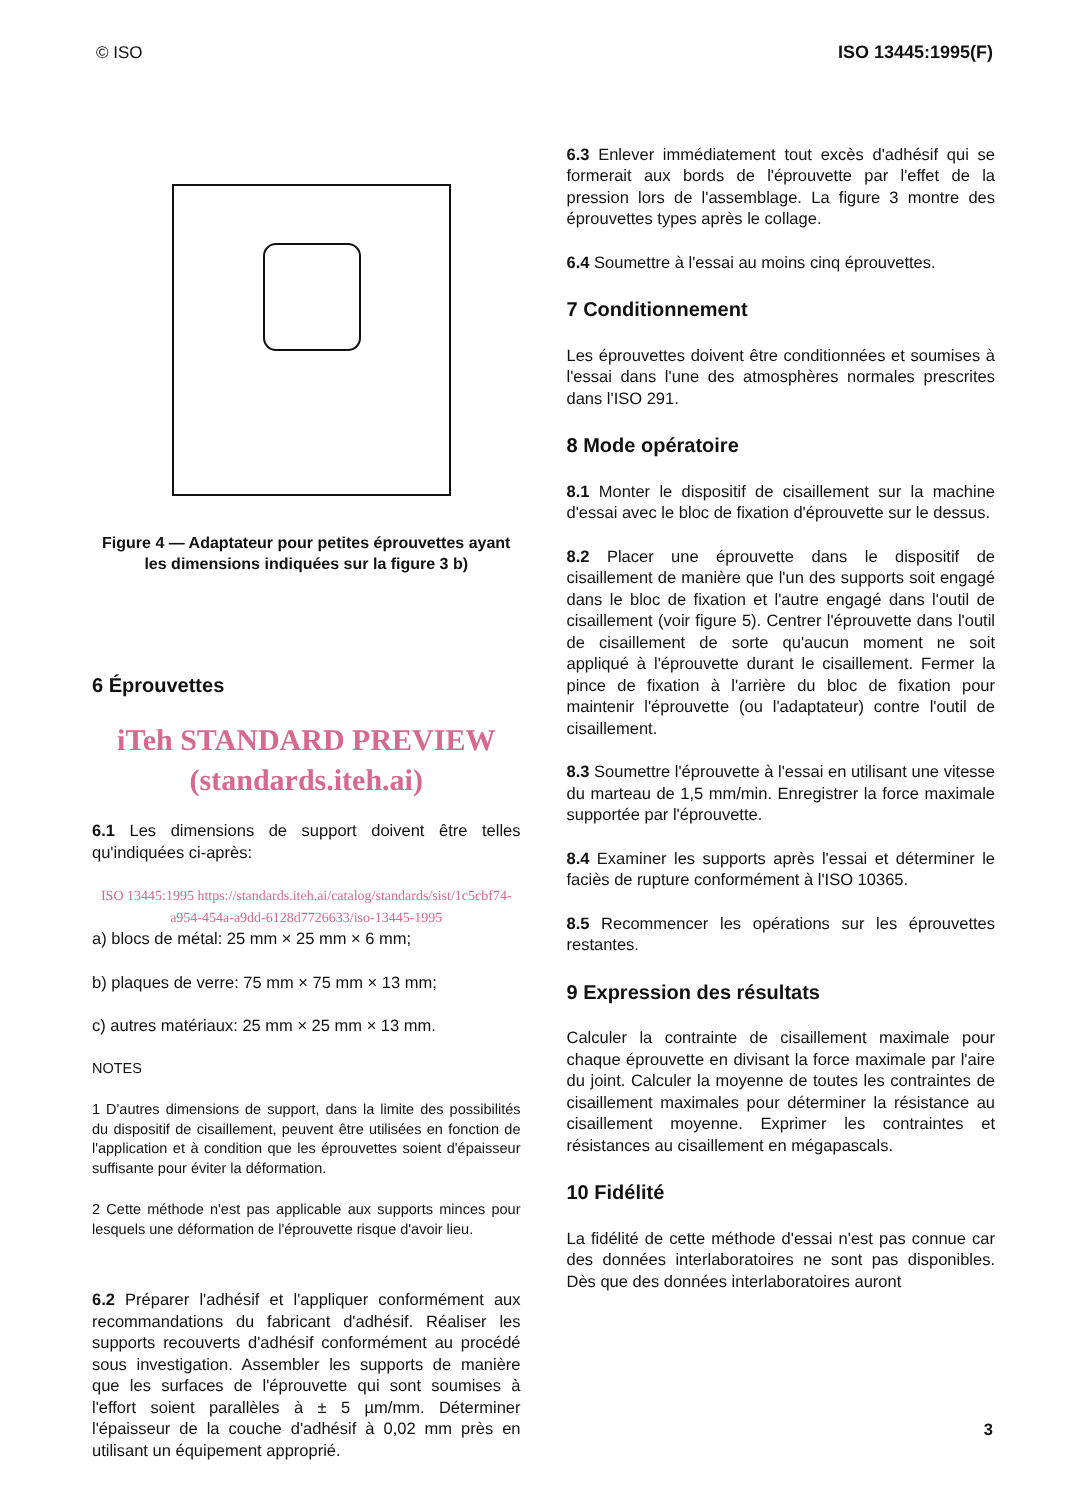© ISO ISO 13445:1995(F)
Figure 4 — Adaptateur pour petites éprouvettes ayant les dimensions indiquées sur la figure 3 b)
6 Éprouvettes
iTeh STANDARD PREVIEW
(standards.iteh.ai)
6.1 Les dimensions de support doivent être telles qu'indiquées ci-après:
ISO 13445:1995 https://standards.iteh.ai/catalog/standards/sist/1c5cbf74-a954-454a-a9dd-6128d7726633/iso-13445-1995
a) blocs de métal: 25 mm × 25 mm × 6 mm;
b) plaques de verre: 75 mm × 75 mm × 13 mm;
c) autres matériaux: 25 mm × 25 mm × 13 mm.
NOTES
1 D'autres dimensions de support, dans la limite des possibilités du dispositif de cisaillement, peuvent être utilisées en fonction de l'application et à condition que les éprouvettes soient d'épaisseur suffisante pour éviter la déformation.
2 Cette méthode n'est pas applicable aux supports minces pour lesquels une déformation de l'éprouvette risque d'avoir lieu.
6.2 Préparer l'adhésif et l'appliquer conformément aux recommandations du fabricant d'adhésif. Réaliser les supports recouverts d'adhésif conformément au procédé sous investigation. Assembler les supports de manière que les surfaces de l'éprouvette qui sont soumises à l'effort soient parallèles à ± 5 µm/mm. Déterminer l'épaisseur de la couche d'adhésif à 0,02 mm près en utilisant un équipement approprié.
6.3 Enlever immédiatement tout excès d'adhésif qui se formerait aux bords de l'éprouvette par l'effet de la pression lors de l'assemblage. La figure 3 montre des éprouvettes types après le collage.
6.4 Soumettre à l'essai au moins cinq éprouvettes.
7 Conditionnement
Les éprouvettes doivent être conditionnées et soumises à l'essai dans l'une des atmosphères normales prescrites dans l'ISO 291.
8 Mode opératoire
8.1 Monter le dispositif de cisaillement sur la machine d'essai avec le bloc de fixation d'éprouvette sur le dessus.
8.2 Placer une éprouvette dans le dispositif de cisaillement de manière que l'un des supports soit engagé dans le bloc de fixation et l'autre engagé dans l'outil de cisaillement (voir figure 5). Centrer l'éprouvette dans l'outil de cisaillement de sorte qu'aucun moment ne soit appliqué à l'éprouvette durant le cisaillement. Fermer la pince de fixation à l'arrière du bloc de fixation pour maintenir l'éprouvette (ou l'adaptateur) contre l'outil de cisaillement.
8.3 Soumettre l'éprouvette à l'essai en utilisant une vitesse du marteau de 1,5 mm/min. Enregistrer la force maximale supportée par l'éprouvette.
8.4 Examiner les supports après l'essai et déterminer le faciès de rupture conformément à l'ISO 10365.
8.5 Recommencer les opérations sur les éprouvettes restantes.
9 Expression des résultats
Calculer la contrainte de cisaillement maximale pour chaque éprouvette en divisant la force maximale par l'aire du joint. Calculer la moyenne de toutes les contraintes de cisaillement maximales pour déterminer la résistance au cisaillement moyenne. Exprimer les contraintes et résistances au cisaillement en mégapascals.
10 Fidélité
La fidélité de cette méthode d'essai n'est pas connue car des données interlaboratoires ne sont pas disponibles. Dès que des données interlaboratoires auront
3